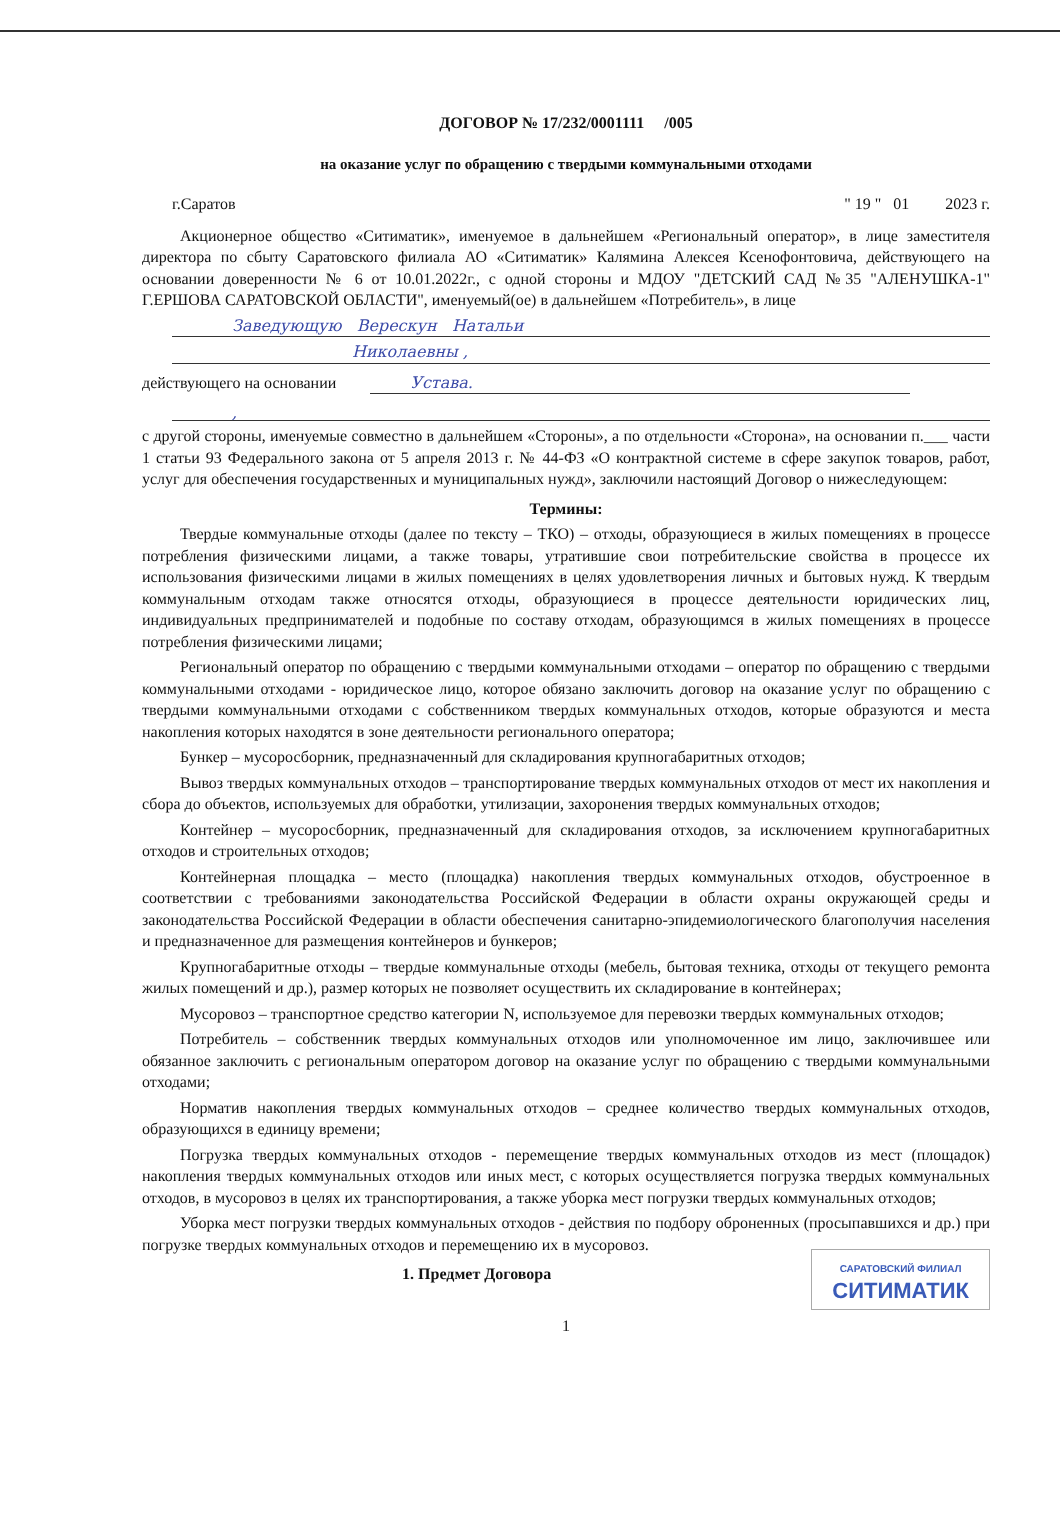ДОГОВОР № 17/232/0001111 /005
на оказание услуг по обращению с твердыми коммунальными отходами
г.Саратов " 19 " 01 2023 г.
Акционерное общество «Ситиматик», именуемое в дальнейшем «Региональный оператор», в лице заместителя директора по сбыту Саратовского филиала АО «Ситиматик» Калямина Алексея Ксенофонтовича, действующего на основании доверенности № 6 от 10.01.2022г., с одной стороны и МДОУ "ДЕТСКИЙ САД №35 "АЛЕНУШКА-1" Г.ЕРШОВА САРАТОВСКОЙ ОБЛАСТИ", именуемый(ое) в дальнейшем «Потребитель», в лице
Заведующую Верескун Натальи
Николаевны ,
действующего на основании Устава.
,
с другой стороны, именуемые совместно в дальнейшем «Стороны», а по отдельности «Сторона», на основании п.___ части 1 статьи 93 Федерального закона от 5 апреля 2013 г. № 44-ФЗ «О контрактной системе в сфере закупок товаров, работ, услуг для обеспечения государственных и муниципальных нужд», заключили настоящий Договор о нижеследующем:
Термины:
Твердые коммунальные отходы (далее по тексту – ТКО) – отходы, образующиеся в жилых помещениях в процессе потребления физическими лицами, а также товары, утратившие свои потребительские свойства в процессе их использования физическими лицами в жилых помещениях в целях удовлетворения личных и бытовых нужд. К твердым коммунальным отходам также относятся отходы, образующиеся в процессе деятельности юридических лиц, индивидуальных предпринимателей и подобные по составу отходам, образующимся в жилых помещениях в процессе потребления физическими лицами;
Региональный оператор по обращению с твердыми коммунальными отходами – оператор по обращению с твердыми коммунальными отходами - юридическое лицо, которое обязано заключить договор на оказание услуг по обращению с твердыми коммунальными отходами с собственником твердых коммунальных отходов, которые образуются и места накопления которых находятся в зоне деятельности регионального оператора;
Бункер – мусоросборник, предназначенный для складирования крупногабаритных отходов;
Вывоз твердых коммунальных отходов – транспортирование твердых коммунальных отходов от мест их накопления и сбора до объектов, используемых для обработки, утилизации, захоронения твердых коммунальных отходов;
Контейнер – мусоросборник, предназначенный для складирования отходов, за исключением крупногабаритных отходов и строительных отходов;
Контейнерная площадка – место (площадка) накопления твердых коммунальных отходов, обустроенное в соответствии с требованиями законодательства Российской Федерации в области охраны окружающей среды и законодательства Российской Федерации в области обеспечения санитарно-эпидемиологического благополучия населения и предназначенное для размещения контейнеров и бункеров;
Крупногабаритные отходы – твердые коммунальные отходы (мебель, бытовая техника, отходы от текущего ремонта жилых помещений и др.), размер которых не позволяет осуществить их складирование в контейнерах;
Мусоровоз – транспортное средство категории N, используемое для перевозки твердых коммунальных отходов;
Потребитель – собственник твердых коммунальных отходов или уполномоченное им лицо, заключившее или обязанное заключить с региональным оператором договор на оказание услуг по обращению с твердыми коммунальными отходами;
Норматив накопления твердых коммунальных отходов – среднее количество твердых коммунальных отходов, образующихся в единицу времени;
Погрузка твердых коммунальных отходов - перемещение твердых коммунальных отходов из мест (площадок) накопления твердых коммунальных отходов или иных мест, с которых осуществляется погрузка твердых коммунальных отходов, в мусоровоз в целях их транспортирования, а также уборка мест погрузки твердых коммунальных отходов;
Уборка мест погрузки твердых коммунальных отходов - действия по подбору оброненных (просыпавшихся и др.) при погрузке твердых коммунальных отходов и перемещению их в мусоровоз.
САРАТОВСКИЙ ФИЛИАЛ
СИТИМАТИК
1. Предмет Договора
1